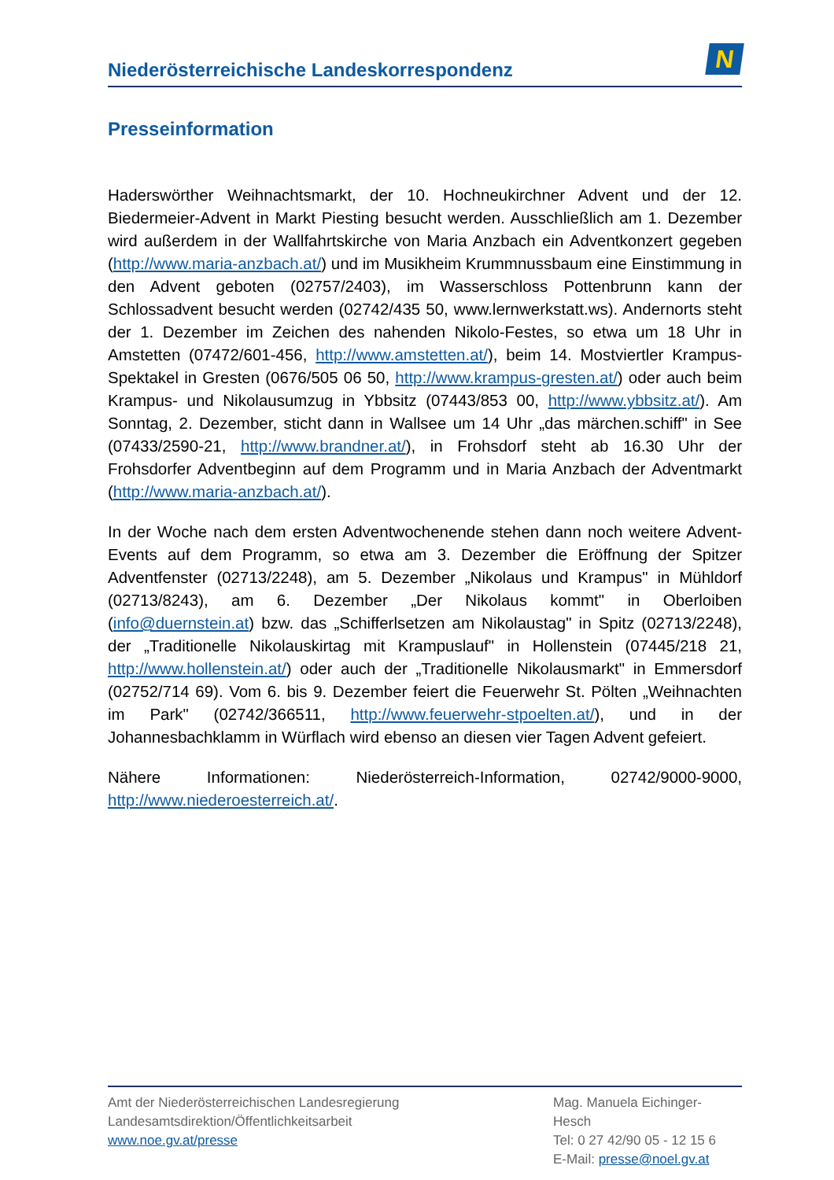Niederösterreichische Landeskorrespondenz
N
Presseinformation
Haderswörther Weihnachtsmarkt, der 10. Hochneukirchner Advent und der 12. Biedermeier-Advent in Markt Piesting besucht werden. Ausschließlich am 1. Dezember wird außerdem in der Wallfahrtskirche von Maria Anzbach ein Adventkonzert gegeben (http://www.maria-anzbach.at/) und im Musikheim Krummnussbaum eine Einstimmung in den Advent geboten (02757/2403), im Wasserschloss Pottenbrunn kann der Schlossadvent besucht werden (02742/435 50, www.lernwerkstatt.ws). Andernorts steht der 1. Dezember im Zeichen des nahenden Nikolo-Festes, so etwa um 18 Uhr in Amstetten (07472/601-456, http://www.amstetten.at/), beim 14. Mostviertler Krampus-Spektakel in Gresten (0676/505 06 50, http://www.krampus-gresten.at/) oder auch beim Krampus- und Nikolausumzug in Ybbsitz (07443/853 00, http://www.ybbsitz.at/). Am Sonntag, 2. Dezember, sticht dann in Wallsee um 14 Uhr „das märchen.schiff" in See (07433/2590-21, http://www.brandner.at/), in Frohsdorf steht ab 16.30 Uhr der Frohsdorfer Adventbeginn auf dem Programm und in Maria Anzbach der Adventmarkt (http://www.maria-anzbach.at/).
In der Woche nach dem ersten Adventwochenende stehen dann noch weitere Advent-Events auf dem Programm, so etwa am 3. Dezember die Eröffnung der Spitzer Adventfenster (02713/2248), am 5. Dezember „Nikolaus und Krampus" in Mühldorf (02713/8243), am 6. Dezember „Der Nikolaus kommt" in Oberloiben (info@duernstein.at) bzw. das „Schifferlsetzen am Nikolaustag" in Spitz (02713/2248), der „Traditionelle Nikolauskirtag mit Krampuslauf" in Hollenstein (07445/218 21, http://www.hollenstein.at/) oder auch der „Traditionelle Nikolausmarkt" in Emmersdorf (02752/714 69). Vom 6. bis 9. Dezember feiert die Feuerwehr St. Pölten „Weihnachten im Park" (02742/366511, http://www.feuerwehr-stpoelten.at/), und in der Johannesbachklamm in Würflach wird ebenso an diesen vier Tagen Advent gefeiert.
Nähere Informationen: Niederösterreich-Information, 02742/9000-9000, http://www.niederoesterreich.at/.
Amt der Niederösterreichischen Landesregierung
Landesamtsdirektion/Öffentlichkeitsarbeit
www.noe.gv.at/presse
Mag. Manuela Eichinger-
Hesch
Tel: 0 27 42/90 05 - 12 15 6
E-Mail: presse@noel.gv.at